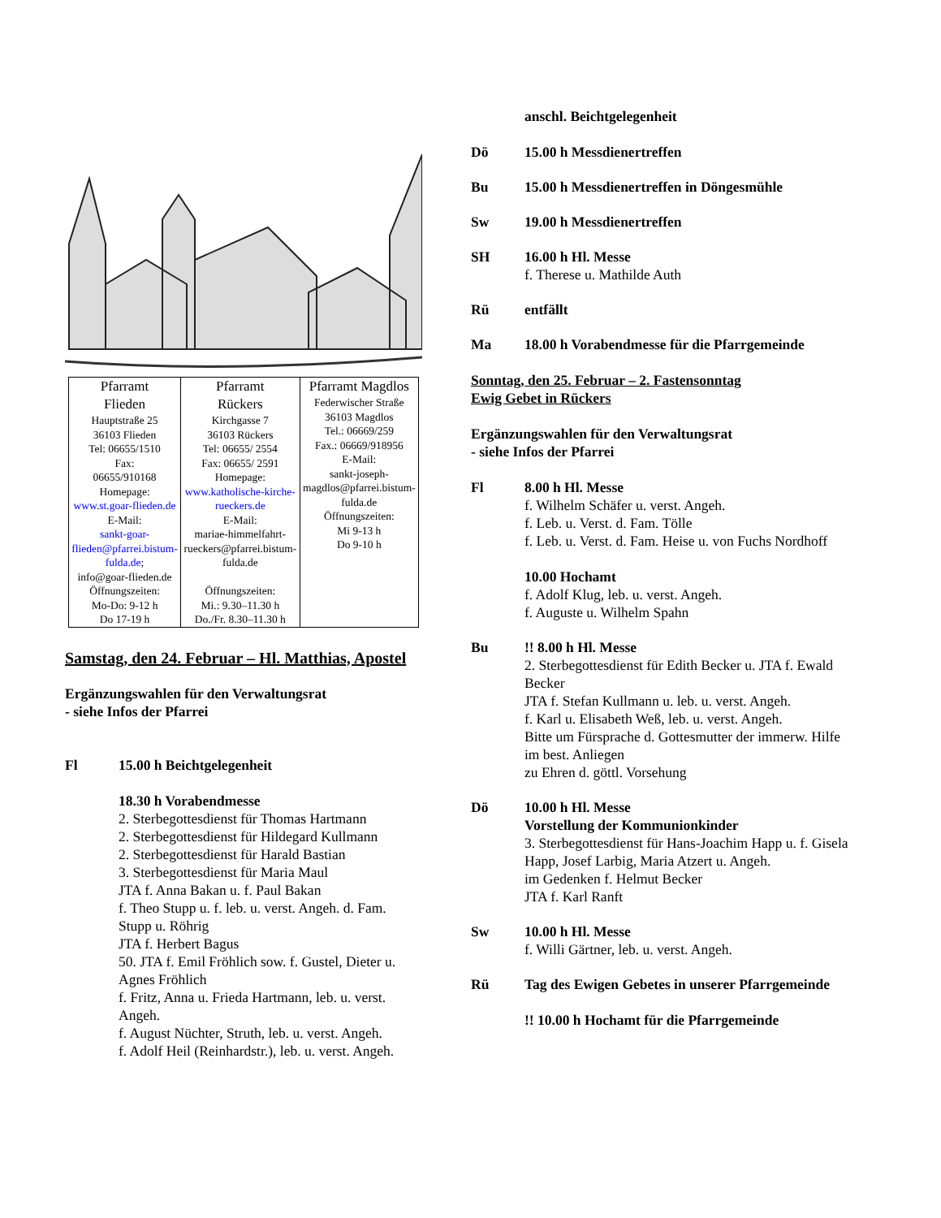| Pfarramt Flieden Hauptstraße 25 36103 Flieden Tel: 06655/1510 Fax: 06655/910168 Homepage: www.st.goar-flieden.de E-Mail: sankt-goar-flieden@pfarrei.bistum-fulda.de ; info@goar-flieden.de Öffnungszeiten: Mo-Do: 9-12 h Do 17-19 h | Pfarramt Rückers Kirchgasse 7 36103 Rückers Tel: 06655/ 2554 Fax: 06655/ 2591 Homepage: www.katholische-kirche-rueckers.de E-Mail: mariae-himmelfahrt-rueckers@pfarrei.bistum-fulda.de Öffnungszeiten: Mi.: 9.30–11.30 h Do./Fr. 8.30–11.30 h | Pfarramt Magdlos Federwischer Straße 36103 Magdlos Tel.: 06669/259 Fax.: 06669/918956 E-Mail: sankt-joseph-magdlos@pfarrei.bistum-fulda.de Öffnungszeiten: Mi 9-13 h Do 9-10 h |
Samstag, den 24. Februar – Hl. Matthias, Apostel
Ergänzungswahlen für den Verwaltungsrat
- siehe Infos der Pfarrei
Fl 15.00 h Beichtgelegenheit
18.30 h Vorabendmesse
2. Sterbegottesdienst für Thomas Hartmann
2. Sterbegottesdienst für Hildegard Kullmann
2. Sterbegottesdienst für Harald Bastian
3. Sterbegottesdienst für Maria Maul
JTA f. Anna Bakan u. f. Paul Bakan
f. Theo Stupp u. f. leb. u. verst. Angeh. d. Fam. Stupp u. Röhrig
JTA f. Herbert Bagus
50. JTA f. Emil Fröhlich sow. f. Gustel, Dieter u. Agnes Fröhlich
f. Fritz, Anna u. Frieda Hartmann, leb. u. verst. Angeh.
f. August Nüchter, Struth, leb. u. verst. Angeh.
f. Adolf Heil (Reinhardstr.), leb. u. verst. Angeh.
anschl. Beichtgelegenheit
Dö 15.00 h Messdienertreffen
Bu 15.00 h Messdienertreffen in Döngesmühle
Sw 19.00 h Messdienertreffen
SH 16.00 h Hl. Messe
f. Therese u. Mathilde Auth
Rü entfällt
Ma 18.00 h Vorabendmesse für die Pfarrgemeinde
Sonntag, den 25. Februar – 2. Fastensonntag
Ewig Gebet in Rückers
Ergänzungswahlen für den Verwaltungsrat
- siehe Infos der Pfarrei
Fl 8.00 h Hl. Messe
f. Wilhelm Schäfer u. verst. Angeh.
f. Leb. u. Verst. d. Fam. Tölle
f. Leb. u. Verst. d. Fam. Heise u. von Fuchs Nordhoff
10.00 Hochamt
f. Adolf Klug, leb. u. verst. Angeh.
f. Auguste u. Wilhelm Spahn
Bu !! 8.00 h Hl. Messe
2. Sterbegottesdienst für Edith Becker u. JTA f. Ewald Becker
JTA f. Stefan Kullmann u. leb. u. verst. Angeh.
f. Karl u. Elisabeth Weß, leb. u. verst. Angeh.
Bitte um Fürsprache d. Gottesmutter der immerw. Hilfe im best. Anliegen
zu Ehren d. göttl. Vorsehung
Dö 10.00 h Hl. Messe
Vorstellung der Kommunionkinder
3. Sterbegottesdienst für Hans-Joachim Happ u. f. Gisela Happ, Josef Larbig, Maria Atzert u. Angeh.
im Gedenken f. Helmut Becker
JTA f. Karl Ranft
Sw 10.00 h Hl. Messe
f. Willi Gärtner, leb. u. verst. Angeh.
Rü Tag des Ewigen Gebetes in unserer Pfarrgemeinde
!! 10.00 h Hochamt für die Pfarrgemeinde